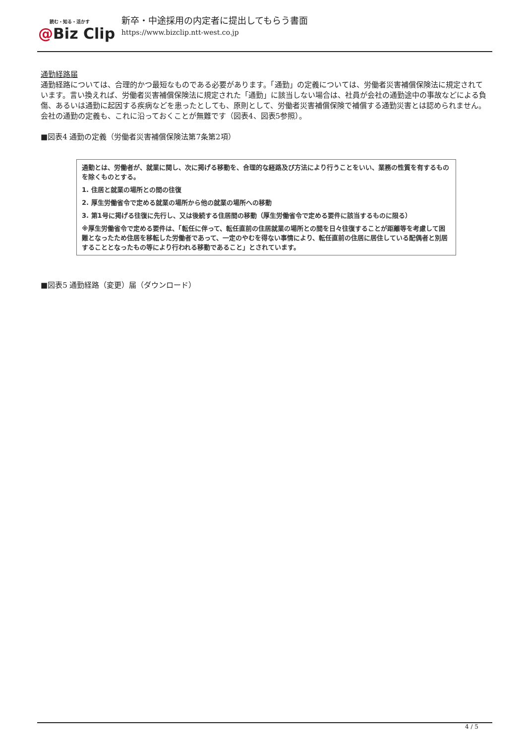読む・知る・活かす
@Biz Clip
新卒・中途採用の内定者に提出してもらう書面
https://www.bizclip.ntt-west.co.jp
通勤経路届
通勤経路については、合理的かつ最短なものである必要があります。「通勤」の定義については、労働者災害補償保険法に規定されています。言い換えれば、労働者災害補償保険法に規定された「通勤」に該当しない場合は、社員が会社の通勤途中の事故などによる負傷、あるいは通勤に起因する疾病などを患ったとしても、原則として、労働者災害補償保険で補償する通勤災害とは認められません。会社の通勤の定義も、これに沿っておくことが無難です（図表4、図表5参照）。
■図表4 通勤の定義（労働者災害補償保険法第7条第2項）
通勤とは、労働者が、就業に関し、次に掲げる移動を、合理的な経路及び方法により行うことをいい、業務の性質を有するものを除くものとする。
1. 住居と就業の場所との間の往復
2. 厚生労働省令で定める就業の場所から他の就業の場所への移動
3. 第1号に掲げる往復に先行し、又は後続する住居間の移動（厚生労働省令で定める要件に該当するものに限る）
※厚生労働省令で定める要件は、「転任に伴って、転任直前の住居就業の場所との間を日々往復することが距離等を考慮して困難となったため住居を移転した労働者であって、一定のやむを得ない事情により、転任直前の住居に居住している配偶者と別居することとなったもの等により行われる移動であること」とされています。
■図表5 通勤経路（変更）届（ダウンロード）
4 / 5